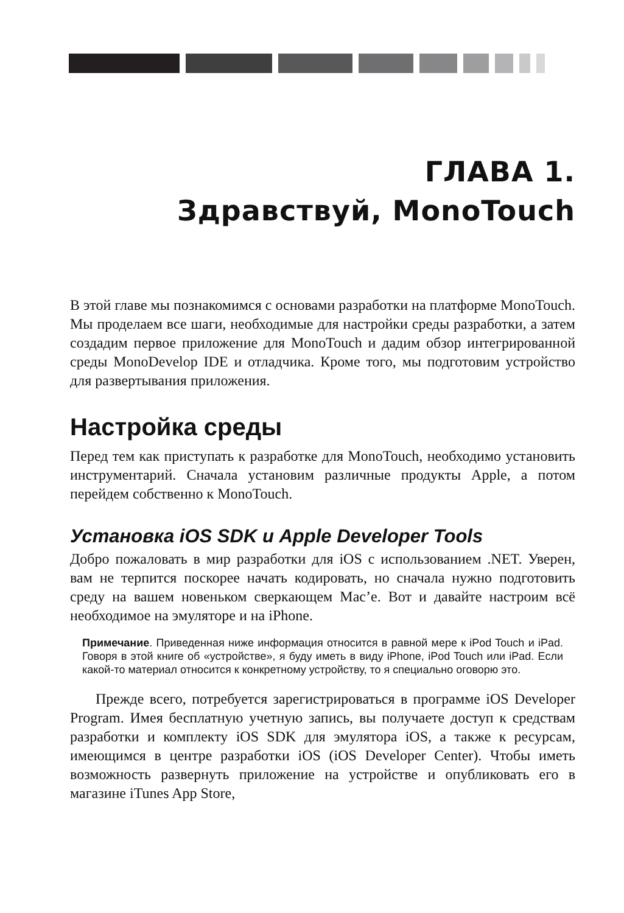ГЛАВА 1.
Здравствуй, MonoTouch
В этой главе мы познакомимся с основами разработки на платформе MonoTouch. Мы проделаем все шаги, необходимые для настройки среды разработки, а затем создадим первое приложение для MonoTouch и дадим обзор интегрированной среды MonoDevelop IDE и отладчика. Кроме того, мы подготовим устройство для развертывания приложения.
Настройка среды
Перед тем как приступать к разработке для MonoTouch, необходимо установить инструментарий. Сначала установим различные продукты Apple, а потом перейдем собственно к MonoTouch.
Установка iOS SDK и Apple Developer Tools
Добро пожаловать в мир разработки для iOS с использованием .NET. Уверен, вам не терпится поскорее начать кодировать, но сначала нужно подготовить среду на вашем новеньком сверкающем Mac’е. Вот и давайте настроим всё необходимое на эмуляторе и на iPhone.
Примечание. Приведенная ниже информация относится в равной мере к iPod Touch и iPad. Говоря в этой книге об «устройстве», я буду иметь в виду iPhone, iPod Touch или iPad. Если какой-то материал относится к конкретному устройству, то я специально оговорю это.
Прежде всего, потребуется зарегистрироваться в программе iOS Developer Program. Имея бесплатную учетную запись, вы получаете доступ к средствам разработки и комплекту iOS SDK для эмулятора iOS, а также к ресурсам, имеющимся в центре разработки iOS (iOS Developer Center). Чтобы иметь возможность развернуть приложение на устройстве и опубликовать его в магазине iTunes App Store,